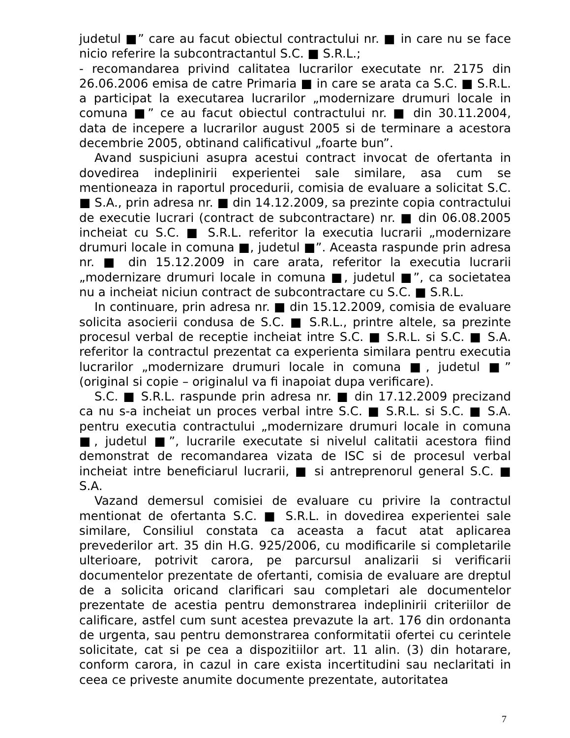judetul ■” care au facut obiectul contractului nr. ■ in care nu se face nicio referire la subcontractantul S.C. ■ S.R.L.;
- recomandarea privind calitatea lucrarilor executate nr. 2175 din 26.06.2006 emisa de catre Primaria ■ in care se arata ca S.C. ■ S.R.L. a participat la executarea lucrarilor „modernizare drumuri locale in comuna ■” ce au facut obiectul contractului nr. ■ din 30.11.2004, data de incepere a lucrarilor august 2005 si de terminare a acestora decembrie 2005, obtinand calificativul „foarte bun”.
Avand suspiciuni asupra acestui contract invocat de ofertanta in dovedirea indeplinirii experientei sale similare, asa cum se mentioneaza in raportul procedurii, comisia de evaluare a solicitat S.C. ■ S.A., prin adresa nr. ■ din 14.12.2009, sa prezinte copia contractului de executie lucrari (contract de subcontractare) nr. ■ din 06.08.2005 incheiat cu S.C. ■ S.R.L. referitor la executia lucrarii „modernizare drumuri locale in comuna ■, judetul ■”. Aceasta raspunde prin adresa nr. ■ din 15.12.2009 in care arata, referitor la executia lucrarii „modernizare drumuri locale in comuna ■, judetul ■”, ca societatea nu a incheiat niciun contract de subcontractare cu S.C. ■ S.R.L.
In continuare, prin adresa nr. ■ din 15.12.2009, comisia de evaluare solicita asocierii condusa de S.C. ■ S.R.L., printre altele, sa prezinte procesul verbal de receptie incheiat intre S.C. ■ S.R.L. si S.C. ■ S.A. referitor la contractul prezentat ca experienta similara pentru executia lucrarilor „modernizare drumuri locale in comuna ■, judetul ■” (original si copie – originalul va fi inapoiat dupa verificare).
S.C. ■ S.R.L. raspunde prin adresa nr. ■ din 17.12.2009 precizand ca nu s-a incheiat un proces verbal intre S.C. ■ S.R.L. si S.C. ■ S.A. pentru executia contractului „modernizare drumuri locale in comuna ■, judetul ■”, lucrarile executate si nivelul calitatii acestora fiind demonstrat de recomandarea vizata de ISC si de procesul verbal incheiat intre beneficiarul lucrarii, ■ si antreprenorul general S.C. ■ S.A.
Vazand demersul comisiei de evaluare cu privire la contractul mentionat de ofertanta S.C. ■ S.R.L. in dovedirea experientei sale similare, Consiliul constata ca aceasta a facut atat aplicarea prevederilor art. 35 din H.G. 925/2006, cu modificarile si completarile ulterioare, potrivit carora, pe parcursul analizarii si verificarii documentelor prezentate de ofertanti, comisia de evaluare are dreptul de a solicita oricand clarificari sau completari ale documentelor prezentate de acestia pentru demonstrarea indeplinirii criteriilor de calificare, astfel cum sunt acestea prevazute la art. 176 din ordonanta de urgenta, sau pentru demonstrarea conformitatii ofertei cu cerintele solicitate, cat si pe cea a dispozitiilor art. 11 alin. (3) din hotarare, conform carora, in cazul in care exista incertitudini sau neclaritati in ceea ce priveste anumite documente prezentate, autoritatea
7